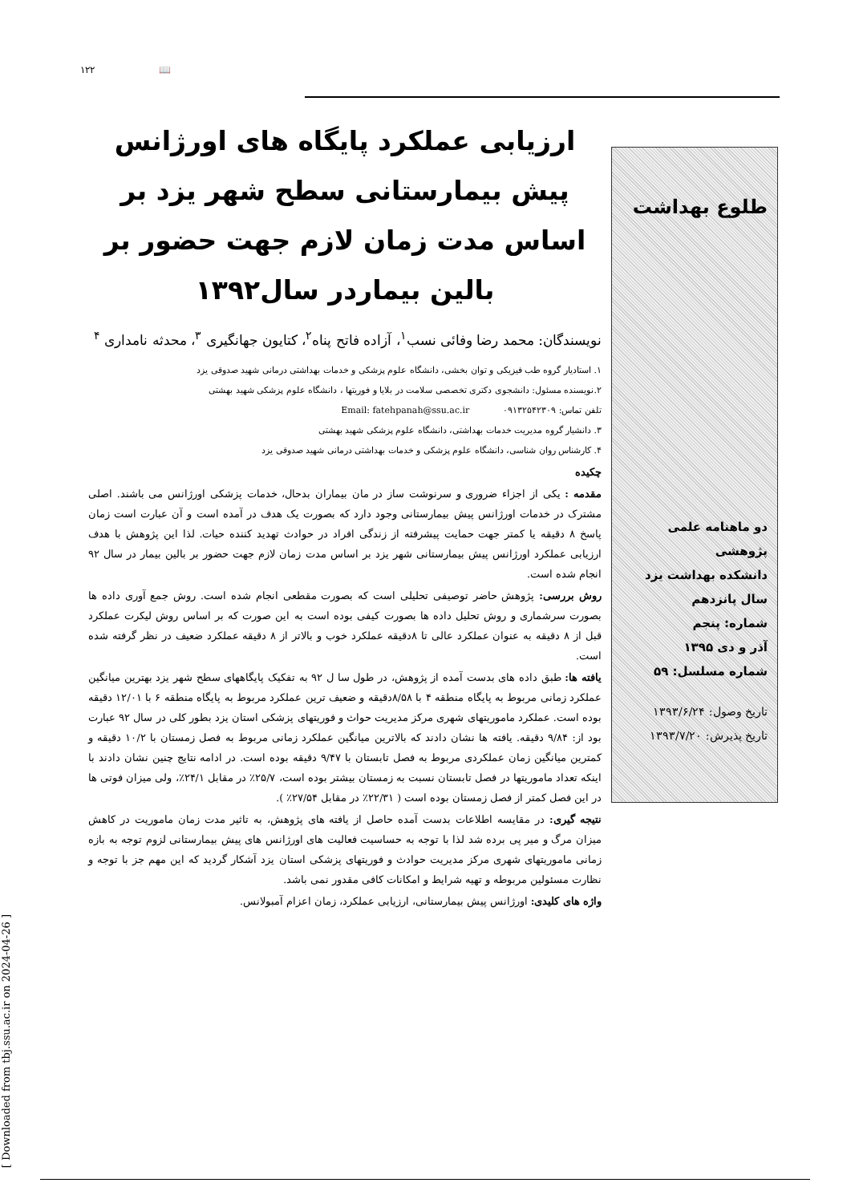۱۲۲ 📖
ارزیابی عملکرد پایگاه های اورژانس پیش بیمارستانی سطح شهر یزد بر اساس مدت زمان لازم جهت حضور بر بالین بیماردر سال۱۳۹۲
نویسندگان: محمد رضا وفائی نسب<sup>۱</sup>، آزاده فاتح پناه<sup>۲</sup>، کتایون جهانگیری <sup>۳</sup>، محدثه نامداری <sup>۴</sup>
۱. استادیار گروه طب فیزیکی و توان بخشی، دانشگاه علوم پزشکی و خدمات بهداشتی درمانی شهید صدوقی یزد
۲.نویسنده مسئول: دانشجوی دکتری تخصصی سلامت در بلایا و فوریتها ، دانشگاه علوم پزشکی شهید بهشتی
تلفن تماس: ۰۹۱۳۲۵۴۲۳۰۹ Email: fatehpanah@ssu.ac.ir
۳. دانشیار گروه مدیریت خدمات بهداشتی، دانشگاه علوم پزشکی شهید بهشتی
۴. کارشناس روان شناسی، دانشگاه علوم پزشکی و خدمات بهداشتی درمانی شهید صدوقی یزد
چکیده
مقدمه : یکی از اجزاء ضروری و سرنوشت ساز در مان بیماران بدحال، خدمات پزشکی اورژانس می باشند. اصلی مشترک در خدمات اورژانس پیش بیمارستانی وجود دارد که بصورت یک هدف در آمده است و آن عبارت است زمان پاسخ ۸ دقیقه یا کمتر جهت حمایت پیشرفته از زندگی افراد در حوادث تهدید کننده حیات. لذا این پژوهش با هدف ارزیابی عملکرد اورژانس پیش بیمارستانی شهر یزد بر اساس مدت زمان لازم جهت حضور بر بالین بیمار در سال ۹۲ انجام شده است.
روش بررسی: پژوهش حاضر توصیفی تحلیلی است که بصورت مقطعی انجام شده است. روش جمع آوری داده ها بصورت سرشماری و روش تحلیل داده ها بصورت کیفی بوده است به این صورت که بر اساس روش لیکرت عملکرد قبل از ۸ دقیقه به عنوان عملکرد عالی تا ۸دقیقه عملکرد خوب و بالاتر از ۸ دقیقه عملکرد ضعیف در نظر گرفته شده است.
یافته ها: طبق داده های بدست آمده از پژوهش، در طول سا ل ۹۲ به تفکیک پایگاههای سطح شهر یزد بهترین میانگین عملکرد زمانی مربوط به پایگاه منطقه ۴ با ۸/۵۸دقیقه و ضعیف ترین عملکرد مربوط به پایگاه منطقه ۶ با ۱۲/۰۱ دقیقه بوده است. عملکرد ماموریتهای شهری مرکز مدیریت حواث و فوریتهای پزشکی استان یزد بطور کلی در سال ۹۲ عبارت بود از: ۹/۸۴ دقیقه. یافته ها نشان دادند که بالاترین میانگین عملکرد زمانی مربوط به فصل زمستان با ۱۰/۲ دقیقه و کمترین میانگین زمان عملکردی مربوط به فصل تابستان با ۹/۴۷ دقیقه بوده است. در ادامه نتایج چنین نشان دادند با اینکه تعداد ماموریتها در فصل تابستان نسبت به زمستان بیشتر بوده است، ۲۵/۷٪ در مقابل ۲۴/۱٪، ولی میزان فوتی ها در این فصل کمتر از فصل زمستان بوده است ( ۲۲/۳۱٪ در مقابل ۲۷/۵۴٪ ).
نتیجه گیری: در مقایسه اطلاعات بدست آمده حاصل از یافته های پژوهش، به تاثیر مدت زمان ماموریت در کاهش میزان مرگ و میر پی برده شد لذا با توجه به حساسیت فعالیت های اورژانس های پیش بیمارستانی لزوم توجه به بازه زمانی ماموریتهای شهری مرکز مدیریت حوادث و فوریتهای پزشکی استان یزد آشکار گردید که این مهم جز با توجه و نظارت مسئولین مربوطه و تهیه شرایط و امکانات کافی مقدور نمی باشد.
واژه های کلیدی: اورژانس پیش بیمارستانی، ارزیابی عملکرد، زمان اعزام آمبولانس.
طلوع بهداشت
دو ماهنامه علمی پژوهشی
دانشکده بهداشت یزد
سال پانزدهم
شماره: پنجم
آذر و دی ۱۳۹۵
شماره مسلسل: ۵۹
تاریخ وصول: ۱۳۹۳/۶/۲۴
تاریخ پذیرش: ۱۳۹۳/۷/۲۰
[ Downloaded from tbj.ssu.ac.ir on 2024-04-26 ]